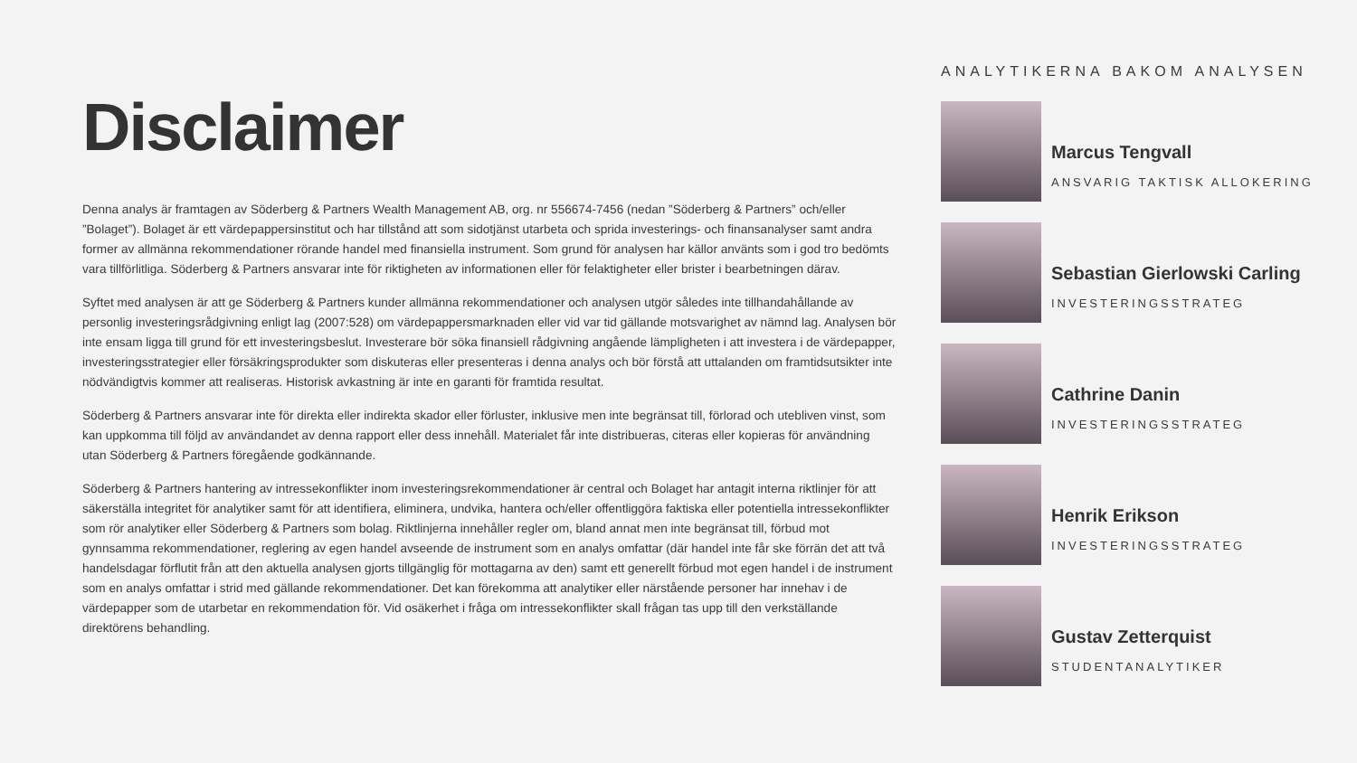Disclaimer
Denna analys är framtagen av Söderberg & Partners Wealth Management AB, org. nr 556674-7456 (nedan ”Söderberg & Partners” och/eller ”Bolaget”). Bolaget är ett värdepappersinstitut och har tillstånd att som sidotjänst utarbeta och sprida investerings- och finansanalyser samt andra former av allmänna rekommendationer rörande handel med finansiella instrument. Som grund för analysen har källor använts som i god tro bedömts vara tillförlitliga. Söderberg & Partners ansvarar inte för riktigheten av informationen eller för felaktigheter eller brister i bearbetningen därav.
Syftet med analysen är att ge Söderberg & Partners kunder allmänna rekommendationer och analysen utgör således inte tillhandahållande av personlig investeringsrådgivning enligt lag (2007:528) om värdepappersmarknaden eller vid var tid gällande motsvarighet av nämnd lag. Analysen bör inte ensam ligga till grund för ett investeringsbeslut. Investerare bör söka finansiell rådgivning angående lämpligheten i att investera i de värdepapper, investeringsstrategier eller försäkringsprodukter som diskuteras eller presenteras i denna analys och bör förstå att uttalanden om framtidsutsikter inte nödvändigtvis kommer att realiseras. Historisk avkastning är inte en garanti för framtida resultat.
Söderberg & Partners ansvarar inte för direkta eller indirekta skador eller förluster, inklusive men inte begränsat till, förlorad och utebliven vinst, som kan uppkomma till följd av användandet av denna rapport eller dess innehåll. Materialet får inte distribueras, citeras eller kopieras för användning utan Söderberg & Partners föregående godkännande.
Söderberg & Partners hantering av intressekonflikter inom investeringsrekommendationer är central och Bolaget har antagit interna riktlinjer för att säkerställa integritet för analytiker samt för att identifiera, eliminera, undvika, hantera och/eller offentliggöra faktiska eller potentiella intressekonflikter som rör analytiker eller Söderberg & Partners som bolag. Riktlinjerna innehåller regler om, bland annat men inte begränsat till, förbud mot gynnsamma rekommendationer, reglering av egen handel avseende de instrument som en analys omfattar (där handel inte får ske förrän det att två handelsdagar förflutit från att den aktuella analysen gjorts tillgänglig för mottagarna av den) samt ett generellt förbud mot egen handel i de instrument som en analys omfattar i strid med gällande rekommendationer. Det kan förekomma att analytiker eller närstående personer har innehav i de värdepapper som de utarbetar en rekommendation för. Vid osäkerhet i fråga om intressekonflikter skall frågan tas upp till den verkställande direktörens behandling.
ANALYTIKERNA BAKOM ANALYSEN
Marcus Tengvall
ANSVARIG TAKTISK ALLOKERING
Sebastian Gierlowski Carling
INVESTERINGSSTRATEG
Cathrine Danin
INVESTERINGSSTRATEG
Henrik Erikson
INVESTERINGSSTRATEG
Gustav Zetterquist
STUDENTANALYTIKER